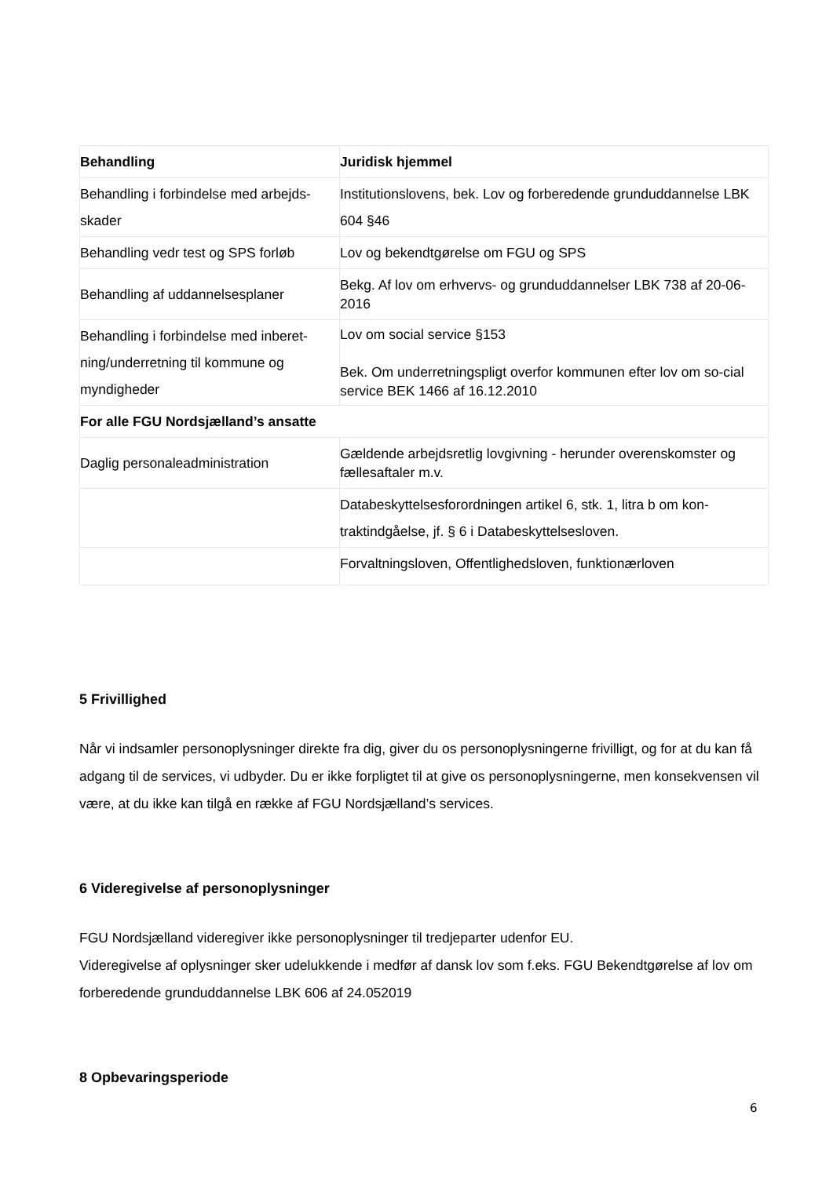| Behandling | Juridisk hjemmel |
| --- | --- |
| Behandling i forbindelse med arbejds-skader | Institutionslovens, bek. Lov og forberedende grunduddannelse LBK 604 §46 |
| Behandling vedr test og SPS forløb | Lov og bekendtgørelse om FGU og SPS |
| Behandling af uddannelsesplaner | Bekg. Af lov om erhvervs- og grunduddannelser LBK 738 af 20-06-2016 |
| Behandling i forbindelse med inberet-ning/underretning til kommune og myndigheder | Lov om social service §153 Bek. Om underretningspligt overfor kommunen efter lov om so-cial service BEK 1466 af 16.12.2010 |
| For alle FGU Nordsjælland’s ansatte | |
| Daglig personaleadministration | Gældende arbejdsretlig lovgivning - herunder overenskomster og fællesaftaler m.v. |
| | Databeskyttelsesforordningen artikel 6, stk. 1, litra b om kon-traktindgåelse, jf. § 6 i Databeskyttelsesloven. |
| | Forvaltningsloven, Offentlighedsloven, funktionærloven |
5 Frivillighed
Når vi indsamler personoplysninger direkte fra dig, giver du os personoplysningerne frivilligt, og for at du kan få adgang til de services, vi udbyder. Du er ikke forpligtet til at give os personoplysningerne, men konsekvensen vil være, at du ikke kan tilgå en række af FGU Nordsjælland’s services.
6 Videregivelse af personoplysninger
FGU Nordsjælland videregiver ikke personoplysninger til tredjeparter udenfor EU.
Videregivelse af oplysninger sker udelukkende i medfør af dansk lov som f.eks. FGU Bekendtgørelse af lov om forberedende grunduddannelse LBK 606 af 24.052019
8 Opbevaringsperiode
6